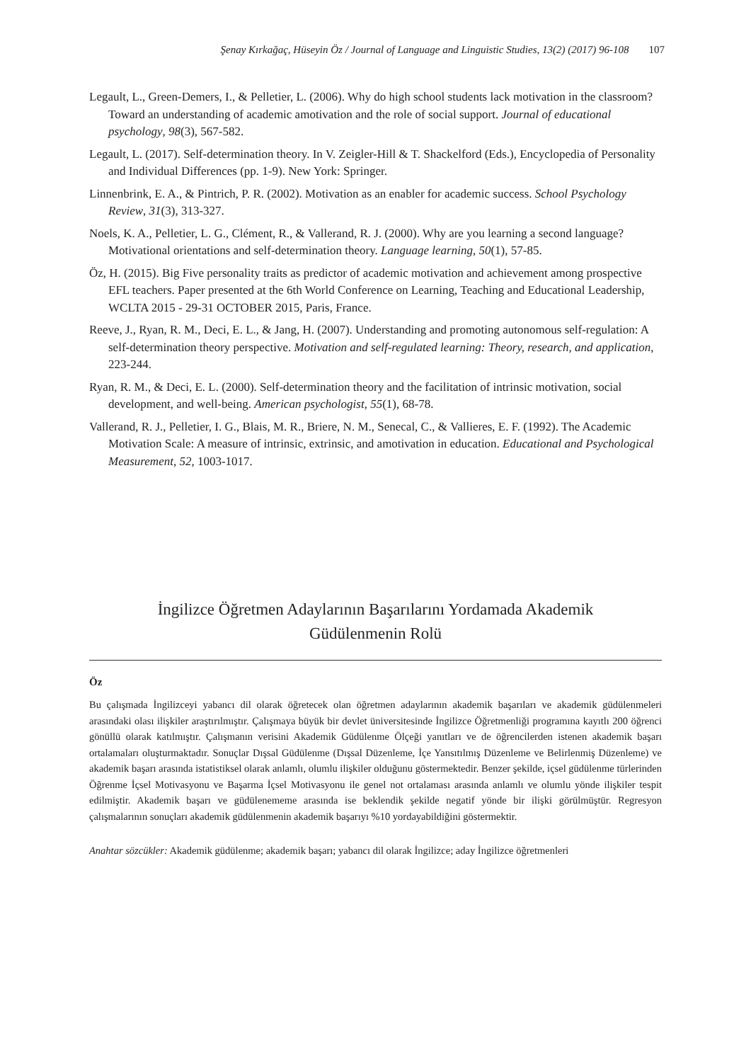Şenay Kırkağaç, Hüseyin Öz / Journal of Language and Linguistic Studies, 13(2) (2017) 96-108 107
Legault, L., Green-Demers, I., & Pelletier, L. (2006). Why do high school students lack motivation in the classroom? Toward an understanding of academic amotivation and the role of social support. Journal of educational psychology, 98(3), 567-582.
Legault, L. (2017). Self-determination theory. In V. Zeigler-Hill & T. Shackelford (Eds.), Encyclopedia of Personality and Individual Differences (pp. 1-9). New York: Springer.
Linnenbrink, E. A., & Pintrich, P. R. (2002). Motivation as an enabler for academic success. School Psychology Review, 31(3), 313-327.
Noels, K. A., Pelletier, L. G., Clément, R., & Vallerand, R. J. (2000). Why are you learning a second language? Motivational orientations and self-determination theory. Language learning, 50(1), 57-85.
Öz, H. (2015). Big Five personality traits as predictor of academic motivation and achievement among prospective EFL teachers. Paper presented at the 6th World Conference on Learning, Teaching and Educational Leadership, WCLTA 2015 - 29-31 OCTOBER 2015, Paris, France.
Reeve, J., Ryan, R. M., Deci, E. L., & Jang, H. (2007). Understanding and promoting autonomous self-regulation: A self-determination theory perspective. Motivation and self-regulated learning: Theory, research, and application, 223-244.
Ryan, R. M., & Deci, E. L. (2000). Self-determination theory and the facilitation of intrinsic motivation, social development, and well-being. American psychologist, 55(1), 68-78.
Vallerand, R. J., Pelletier, I. G., Blais, M. R., Briere, N. M., Senecal, C., & Vallieres, E. F. (1992). The Academic Motivation Scale: A measure of intrinsic, extrinsic, and amotivation in education. Educational and Psychological Measurement, 52, 1003-1017.
İngilizce Öğretmen Adaylarının Başarılarını Yordamada Akademik
Güdülenmenin Rolü
Öz
Bu çalışmada İngilizceyi yabancı dil olarak öğretecek olan öğretmen adaylarının akademik başarıları ve akademik güdülenmeleri arasındaki olası ilişkiler araştırılmıştır. Çalışmaya büyük bir devlet üniversitesinde İngilizce Öğretmenliği programına kayıtlı 200 öğrenci gönüllü olarak katılmıştır. Çalışmanın verisini Akademik Güdülenme Ölçeği yanıtları ve de öğrencilerden istenen akademik başarı ortalamaları oluşturmaktadır. Sonuçlar Dışsal Güdülenme (Dışsal Düzenleme, İçe Yansıtılmış Düzenleme ve Belirlenmiş Düzenleme) ve akademik başarı arasında istatistiksel olarak anlamlı, olumlu ilişkiler olduğunu göstermektedir. Benzer şekilde, içsel güdülenme türlerinden Öğrenme İçsel Motivasyonu ve Başarma İçsel Motivasyonu ile genel not ortalaması arasında anlamlı ve olumlu yönde ilişkiler tespit edilmiştir. Akademik başarı ve güdülenememe arasında ise beklendik şekilde negatif yönde bir ilişki görülmüştür. Regresyon çalışmalarının sonuçları akademik güdülenmenin akademik başarıyı %10 yordayabildiğini göstermektir.
Anahtar sözcükler: Akademik güdülenme; akademik başarı; yabancı dil olarak İngilizce; aday İngilizce öğretmenleri